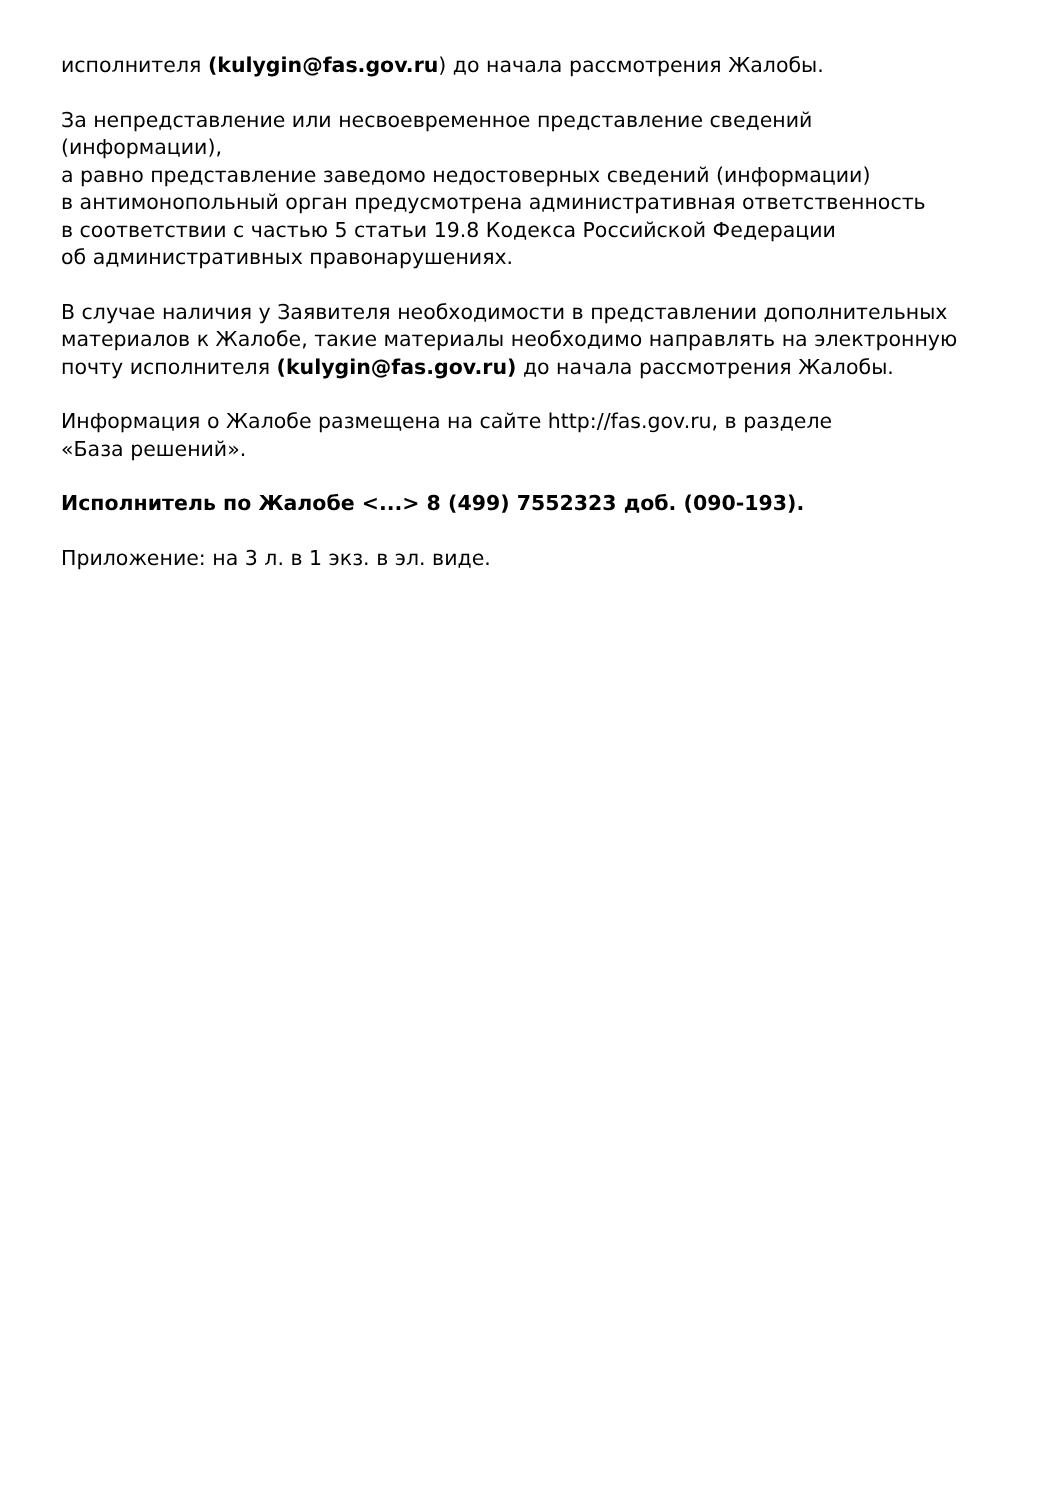исполнителя (kulygin@fas.gov.ru) до начала рассмотрения Жалобы.
За непредставление или несвоевременное представление сведений
(информации),
а равно представление заведомо недостоверных сведений (информации)
в антимонопольный орган предусмотрена административная ответственность
в соответствии с частью 5 статьи 19.8 Кодекса Российской Федерации
об административных правонарушениях.
В случае наличия у Заявителя необходимости в представлении дополнительных материалов к Жалобе, такие материалы необходимо направлять на электронную почту исполнителя (kulygin@fas.gov.ru) до начала рассмотрения Жалобы.
Информация о Жалобе размещена на сайте http://fas.gov.ru, в разделе
«База решений».
Исполнитель по Жалобе <...> 8 (499) 7552323 доб. (090-193).
Приложение: на 3 л. в 1 экз. в эл. виде.